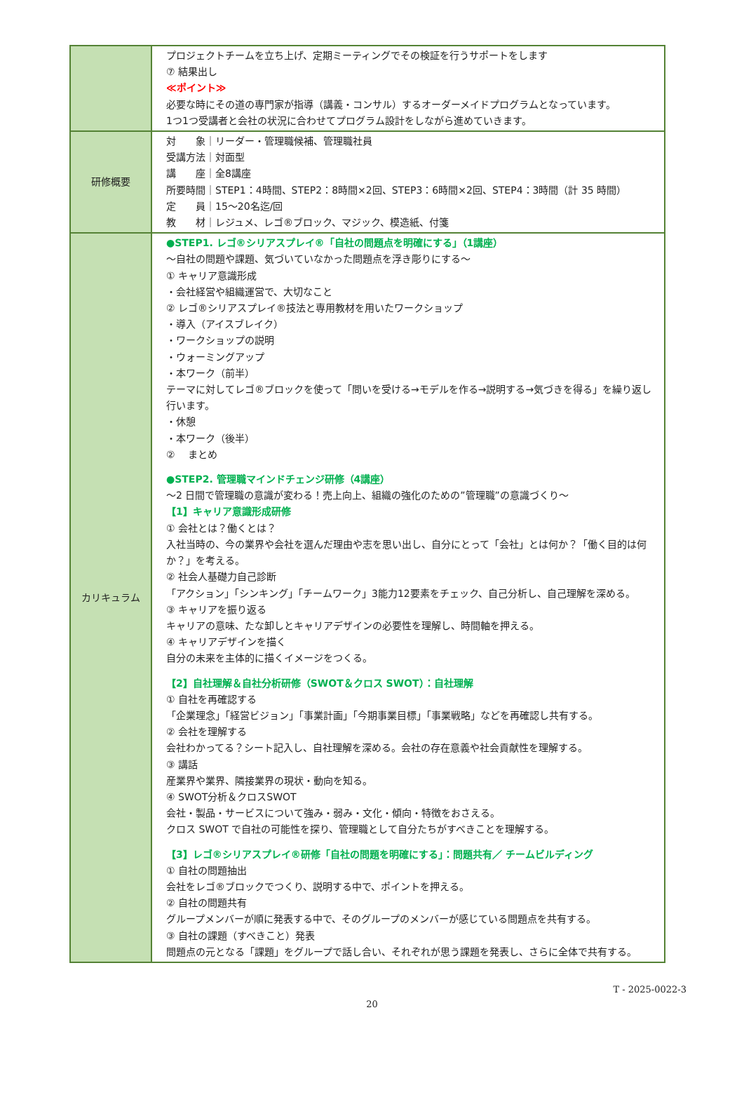| | プロジェクトチームを立ち上げ、定期ミーティングでその検証を行うサポートをします ⑦ 結果出し ≪ポイント≫ 必要な時にその道の専門家が指導（講義・コンサル）するオーダーメイドプログラムとなっています。 1つ1つ受講者と会社の状況に合わせてプログラム設計をしながら進めていきます。 |
| 研修概要 | 対 象｜リーダー・管理職候補、管理職社員 受講方法｜対面型 講 座｜全8講座 所要時間｜STEP1：4時間、STEP2：8時間×2回、STEP3：6時間×2回、STEP4：3時間（計 35 時間） 定 員｜15～20名迄/回 教 材｜レジュメ、レゴ®ブロック、マジック、模造紙、付箋 |
| カリキュラム | ●STEP1. レゴ®シリアスプレイ®「自社の問題点を明確にする」（1講座） ～自社の問題や課題、気づいていなかった問題点を浮き彫りにする～ ① キャリア意識形成 ・会社経営や組織運営で、大切なこと ② レゴ®シリアスプレイ®技法と専用教材を用いたワークショップ ・導入（アイスブレイク） ・ワークショップの説明 ・ウォーミングアップ ・本ワーク（前半） テーマに対してレゴ®ブロックを使って「問いを受ける→モデルを作る→説明する→気づきを得る」を繰り返し行います。 ・休憩 ・本ワーク（後半） ② まとめ ●STEP2. 管理職マインドチェンジ研修（4講座） ～2 日間で管理職の意識が変わる！売上向上、組織の強化のための”管理職”の意識づくり～ 【1】キャリア意識形成研修 ① 会社とは？働くとは？ 入社当時の、今の業界や会社を選んだ理由や志を思い出し、自分にとって「会社」とは何か？「働く目的は何か？」を考える。 ② 社会人基礎力自己診断 「アクション」「シンキング」「チームワーク」3能力12要素をチェック、自己分析し、自己理解を深める。 ③ キャリアを振り返る キャリアの意味、たな卸しとキャリアデザインの必要性を理解し、時間軸を押える。 ④ キャリアデザインを描く 自分の未来を主体的に描くイメージをつくる。 【2】自社理解＆自社分析研修（SWOT＆クロス SWOT）：自社理解 ① 自社を再確認する 「企業理念」「経営ビジョン」「事業計画」「今期事業目標」「事業戦略」などを再確認し共有する。 ② 会社を理解する 会社わかってる？シート記入し、自社理解を深める。会社の存在意義や社会貢献性を理解する。 ③ 講話 産業界や業界、隣接業界の現状・動向を知る。 ④ SWOT分析＆クロスSWOT 会社・製品・サービスについて強み・弱み・文化・傾向・特徴をおさえる。 クロス SWOT で自社の可能性を探り、管理職として自分たちがすべきことを理解する。 【3】レゴ®シリアスプレイ®研修「自社の問題を明確にする」：問題共有／ チームビルディング ① 自社の問題抽出 会社をレゴ®ブロックでつくり、説明する中で、ポイントを押える。 ② 自社の問題共有 グループメンバーが順に発表する中で、そのグループのメンバーが感じている問題点を共有する。 ③ 自社の課題（すべきこと）発表 問題点の元となる「課題」をグループで話し合い、それぞれが思う課題を発表し、さらに全体で共有する。 |
T - 2025-0022-3
20